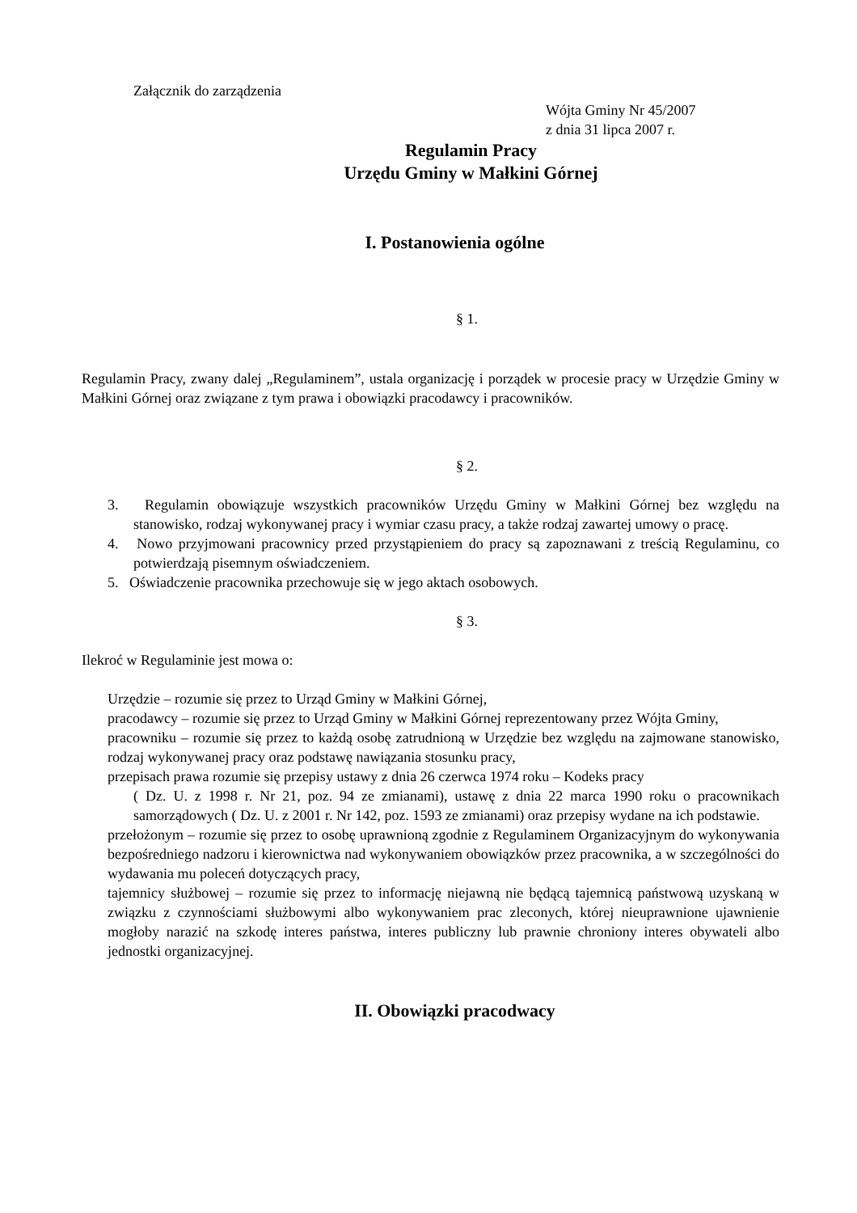Załącznik do zarządzenia
Wójta Gminy Nr 45/2007
z dnia 31 lipca 2007 r.
Regulamin Pracy
Urzędu Gminy w Małkini Górnej
I. Postanowienia ogólne
§ 1.
Regulamin Pracy, zwany dalej „Regulaminem”, ustala organizację i porządek w procesie pracy w Urzędzie Gminy w Małkini Górnej oraz związane z tym prawa i obowiązki pracodawcy i pracowników.
§ 2.
3. Regulamin obowiązuje wszystkich pracowników Urzędu Gminy w Małkini Górnej bez względu na stanowisko, rodzaj wykonywanej pracy i wymiar czasu pracy, a także rodzaj zawartej umowy o pracę.
4. Nowo przyjmowani pracownicy przed przystąpieniem do pracy są zapoznawani z treścią Regulaminu, co potwierdzają pisemnym oświadczeniem.
5. Oświadczenie pracownika przechowuje się w jego aktach osobowych.
§ 3.
Ilekroć w Regulaminie jest mowa o:
Urzędzie – rozumie się przez to Urząd Gminy w Małkini Górnej,
pracodawcy – rozumie się przez to Urząd Gminy w Małkini Górnej reprezentowany przez Wójta Gminy,
pracowniku – rozumie się przez to każdą osobę zatrudnioną w Urzędzie bez względu na zajmowane stanowisko, rodzaj wykonywanej pracy oraz podstawę nawiązania stosunku pracy,
przepisach prawa rozumie się przepisy ustawy z dnia 26 czerwca 1974 roku – Kodeks pracy
( Dz. U. z 1998 r. Nr 21, poz. 94 ze zmianami), ustawę z dnia 22 marca 1990 roku o pracownikach samorządowych ( Dz. U. z 2001 r. Nr 142, poz. 1593 ze zmianami) oraz przepisy wydane na ich podstawie.
przełożonym – rozumie się przez to osobę uprawnioną zgodnie z Regulaminem Organizacyjnym do wykonywania bezpośredniego nadzoru i kierownictwa nad wykonywaniem obowiązków przez pracownika, a w szczególności do wydawania mu poleceń dotyczących pracy,
tajemnicy służbowej – rozumie się przez to informację niejawną nie będącą tajemnicą państwową uzyskaną w związku z czynnościami służbowymi albo wykonywaniem prac zleconych, której nieuprawnione ujawnienie mogłoby narazić na szkodę interes państwa, interes publiczny lub prawnie chroniony interes obywateli albo jednostki organizacyjnej.
II. Obowiązki pracodwacy